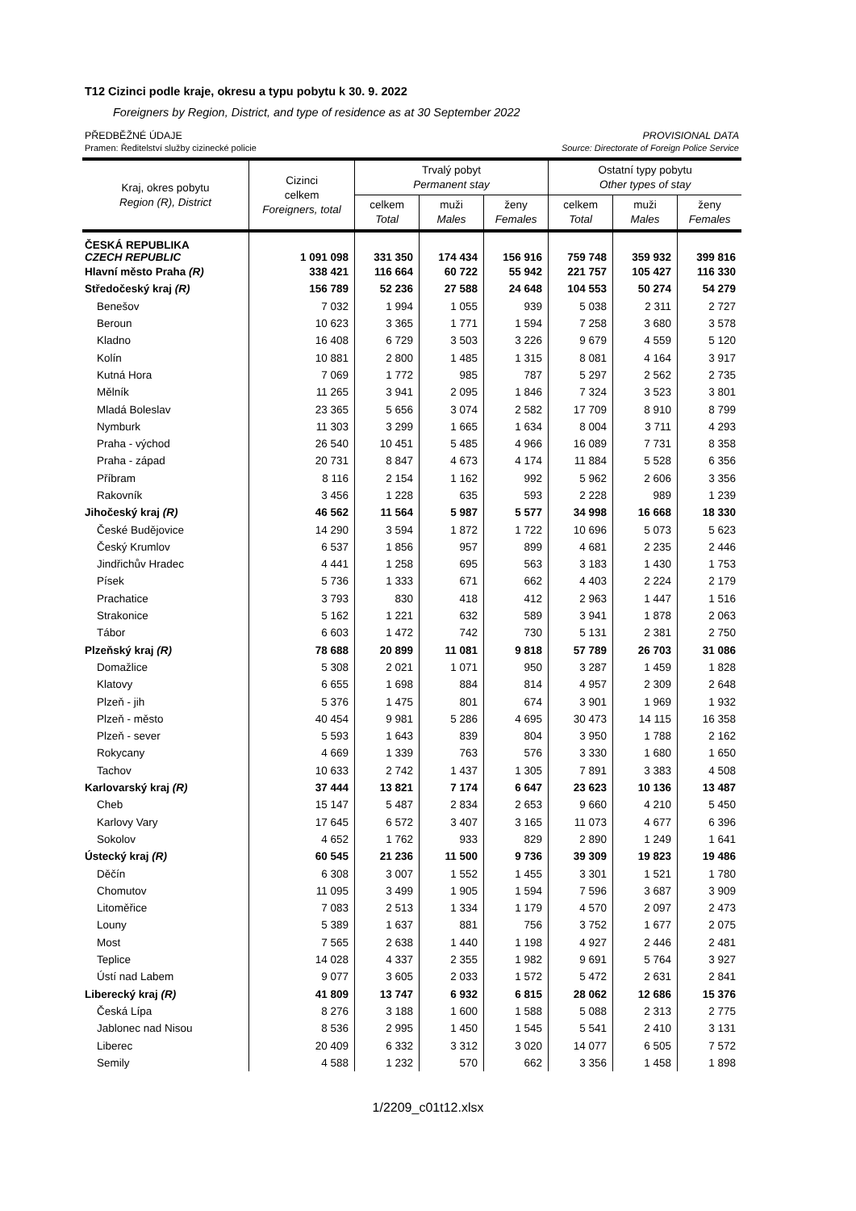T12 Cizinci podle kraje, okresu a typu pobytu k 30. 9. 2022
Foreigners by Region, District, and type of residence as at 30 September 2022
PŘEDBĚŽNÉ ÚDAJE PROVISIONAL DATA
Pramen: Ředitelství služby cizinecké policie Source: Directorate of Foreign Police Service
| Kraj, okres pobytu Region (R), District | Cizinci celkem Foreigners, total | Trvalý pobyt Permanent stay | | | Ostatní typy pobytu Other types of stay | | |
| --- | --- | --- | --- | --- | --- | --- | --- |
| | | celkem Total | muži Males | ženy Females | celkem Total | muži Males | ženy Females |
| ČESKÁ REPUBLIKA CZECH REPUBLIC | 1 091 098 | 331 350 | 174 434 | 156 916 | 759 748 | 359 932 | 399 816 |
| Hlavní město Praha (R) | 338 421 | 116 664 | 60 722 | 55 942 | 221 757 | 105 427 | 116 330 |
| Středočeský kraj (R) | 156 789 | 52 236 | 27 588 | 24 648 | 104 553 | 50 274 | 54 279 |
| Benešov | 7 032 | 1 994 | 1 055 | 939 | 5 038 | 2 311 | 2 727 |
| Beroun | 10 623 | 3 365 | 1 771 | 1 594 | 7 258 | 3 680 | 3 578 |
| Kladno | 16 408 | 6 729 | 3 503 | 3 226 | 9 679 | 4 559 | 5 120 |
| Kolín | 10 881 | 2 800 | 1 485 | 1 315 | 8 081 | 4 164 | 3 917 |
| Kutná Hora | 7 069 | 1 772 | 985 | 787 | 5 297 | 2 562 | 2 735 |
| Mělník | 11 265 | 3 941 | 2 095 | 1 846 | 7 324 | 3 523 | 3 801 |
| Mladá Boleslav | 23 365 | 5 656 | 3 074 | 2 582 | 17 709 | 8 910 | 8 799 |
| Nymburk | 11 303 | 3 299 | 1 665 | 1 634 | 8 004 | 3 711 | 4 293 |
| Praha - východ | 26 540 | 10 451 | 5 485 | 4 966 | 16 089 | 7 731 | 8 358 |
| Praha - západ | 20 731 | 8 847 | 4 673 | 4 174 | 11 884 | 5 528 | 6 356 |
| Příbram | 8 116 | 2 154 | 1 162 | 992 | 5 962 | 2 606 | 3 356 |
| Rakovník | 3 456 | 1 228 | 635 | 593 | 2 228 | 989 | 1 239 |
| Jihočeský kraj (R) | 46 562 | 11 564 | 5 987 | 5 577 | 34 998 | 16 668 | 18 330 |
| České Budějovice | 14 290 | 3 594 | 1 872 | 1 722 | 10 696 | 5 073 | 5 623 |
| Český Krumlov | 6 537 | 1 856 | 957 | 899 | 4 681 | 2 235 | 2 446 |
| Jindřichův Hradec | 4 441 | 1 258 | 695 | 563 | 3 183 | 1 430 | 1 753 |
| Písek | 5 736 | 1 333 | 671 | 662 | 4 403 | 2 224 | 2 179 |
| Prachatice | 3 793 | 830 | 418 | 412 | 2 963 | 1 447 | 1 516 |
| Strakonice | 5 162 | 1 221 | 632 | 589 | 3 941 | 1 878 | 2 063 |
| Tábor | 6 603 | 1 472 | 742 | 730 | 5 131 | 2 381 | 2 750 |
| Plzeňský kraj (R) | 78 688 | 20 899 | 11 081 | 9 818 | 57 789 | 26 703 | 31 086 |
| Domažlice | 5 308 | 2 021 | 1 071 | 950 | 3 287 | 1 459 | 1 828 |
| Klatovy | 6 655 | 1 698 | 884 | 814 | 4 957 | 2 309 | 2 648 |
| Plzeň - jih | 5 376 | 1 475 | 801 | 674 | 3 901 | 1 969 | 1 932 |
| Plzeň - město | 40 454 | 9 981 | 5 286 | 4 695 | 30 473 | 14 115 | 16 358 |
| Plzeň - sever | 5 593 | 1 643 | 839 | 804 | 3 950 | 1 788 | 2 162 |
| Rokycany | 4 669 | 1 339 | 763 | 576 | 3 330 | 1 680 | 1 650 |
| Tachov | 10 633 | 2 742 | 1 437 | 1 305 | 7 891 | 3 383 | 4 508 |
| Karlovarský kraj (R) | 37 444 | 13 821 | 7 174 | 6 647 | 23 623 | 10 136 | 13 487 |
| Cheb | 15 147 | 5 487 | 2 834 | 2 653 | 9 660 | 4 210 | 5 450 |
| Karlovy Vary | 17 645 | 6 572 | 3 407 | 3 165 | 11 073 | 4 677 | 6 396 |
| Sokolov | 4 652 | 1 762 | 933 | 829 | 2 890 | 1 249 | 1 641 |
| Ústecký kraj (R) | 60 545 | 21 236 | 11 500 | 9 736 | 39 309 | 19 823 | 19 486 |
| Děčín | 6 308 | 3 007 | 1 552 | 1 455 | 3 301 | 1 521 | 1 780 |
| Chomutov | 11 095 | 3 499 | 1 905 | 1 594 | 7 596 | 3 687 | 3 909 |
| Litoměřice | 7 083 | 2 513 | 1 334 | 1 179 | 4 570 | 2 097 | 2 473 |
| Louny | 5 389 | 1 637 | 881 | 756 | 3 752 | 1 677 | 2 075 |
| Most | 7 565 | 2 638 | 1 440 | 1 198 | 4 927 | 2 446 | 2 481 |
| Teplice | 14 028 | 4 337 | 2 355 | 1 982 | 9 691 | 5 764 | 3 927 |
| Ústí nad Labem | 9 077 | 3 605 | 2 033 | 1 572 | 5 472 | 2 631 | 2 841 |
| Liberecký kraj (R) | 41 809 | 13 747 | 6 932 | 6 815 | 28 062 | 12 686 | 15 376 |
| Česká Lípa | 8 276 | 3 188 | 1 600 | 1 588 | 5 088 | 2 313 | 2 775 |
| Jablonec nad Nisou | 8 536 | 2 995 | 1 450 | 1 545 | 5 541 | 2 410 | 3 131 |
| Liberec | 20 409 | 6 332 | 3 312 | 3 020 | 14 077 | 6 505 | 7 572 |
| Semily | 4 588 | 1 232 | 570 | 662 | 3 356 | 1 458 | 1 898 |
1/2209_c01t12.xlsx